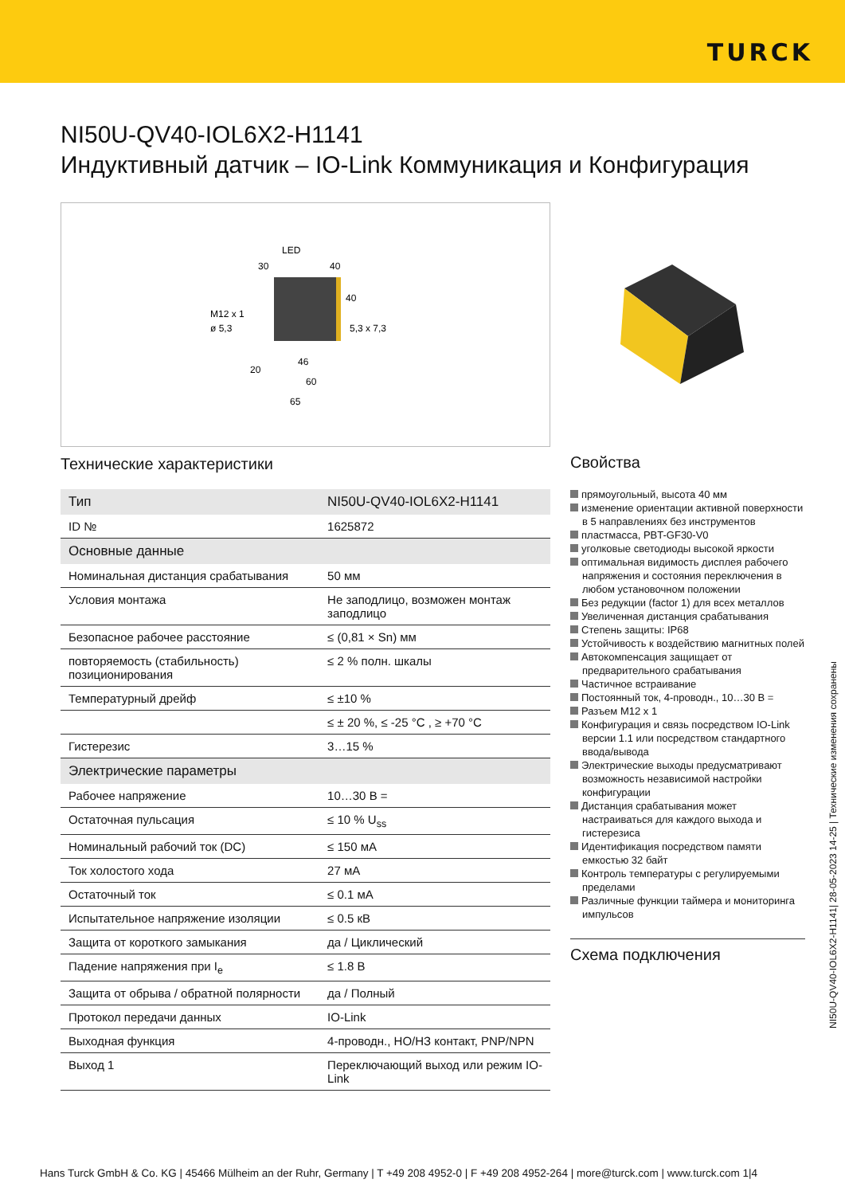TURCK
NI50U-QV40-IOL6X2-H1141
Индуктивный датчик – IO-Link Коммуникация и Конфигурация
LED
M12 x 1
ø 5,3
5,3 x 7,3
30
40
40
20
46
60
65
Технические характеристики
| Тип | NI50U-QV40-IOL6X2-H1141 |
| ID № | 1625872 |
| Основные данные | |
| Номинальная дистанция срабатывания | 50 мм |
| Условия монтажа | Не заподлицо, возможен монтаж заподлицо |
| Безопасное рабочее расстояние | ≤ (0,81 × Sn) мм |
| повторяемость (стабильность) позиционирования | ≤ 2 % полн. шкалы |
| Температурный дрейф | ≤ ±10 % |
| | ≤ ± 20 %, ≤ -25 °C , ≥ +70 °C |
| Гистерезис | 3…15 % |
| Электрические параметры | |
| Рабочее напряжение | 10…30 В = |
| Остаточная пульсация | ≤ 10 % U<sub>ss</sub> |
| Номинальный рабочий ток (DC) | ≤ 150 мА |
| Ток холостого хода | 27 мА |
| Остаточный ток | ≤ 0.1 мА |
| Испытательное напряжение изоляции | ≤ 0.5 кВ |
| Защита от короткого замыкания | да / Циклический |
| Падение напряжения при I<sub>e</sub> | ≤ 1.8 В |
| Защита от обрыва / обратной полярности | да / Полный |
| Протокол передачи данных | IO-Link |
| Выходная функция | 4-проводн., НО/НЗ контакт, PNP/NPN |
| Выход 1 | Переключающий выход или режим IO-Link |
Свойства
прямоугольный, высота 40 мм
изменение ориентации активной поверхности в 5 направлениях без инструментов
пластмасса, PBT-GF30-V0
уголковые светодиоды высокой яркости
оптимальная видимость дисплея рабочего напряжения и состояния переключения в любом установочном положении
Без редукции (factor 1) для всех металлов
Увеличенная дистанция срабатывания
Степень защиты: IP68
Устойчивость к воздействию магнитных полей
Автокомпенсация защищает от предварительного срабатывания
Частичное встраивание
Постоянный ток, 4-проводн., 10…30 В =
Разъем M12 x 1
Конфигурация и связь посредством IO-Link версии 1.1 или посредством стандартного ввода/вывода
Электрические выходы предусматривают возможность независимой настройки конфигурации
Дистанция срабатывания может настраиваться для каждого выхода и гистерезиса
Идентификация посредством памяти емкостью 32 байт
Контроль температуры с регулируемыми пределами
Различные функции таймера и мониторинга импульсов
Схема подключения
NI50U-QV40-IOL6X2-H1141| 28-05-2023 14-25 | Технические изменения сохранены
Hans Turck GmbH & Co. KG | 45466 Mülheim an der Ruhr, Germany | T +49 208 4952-0 | F +49 208 4952-264 | more@turck.com | www.turck.com 1|4